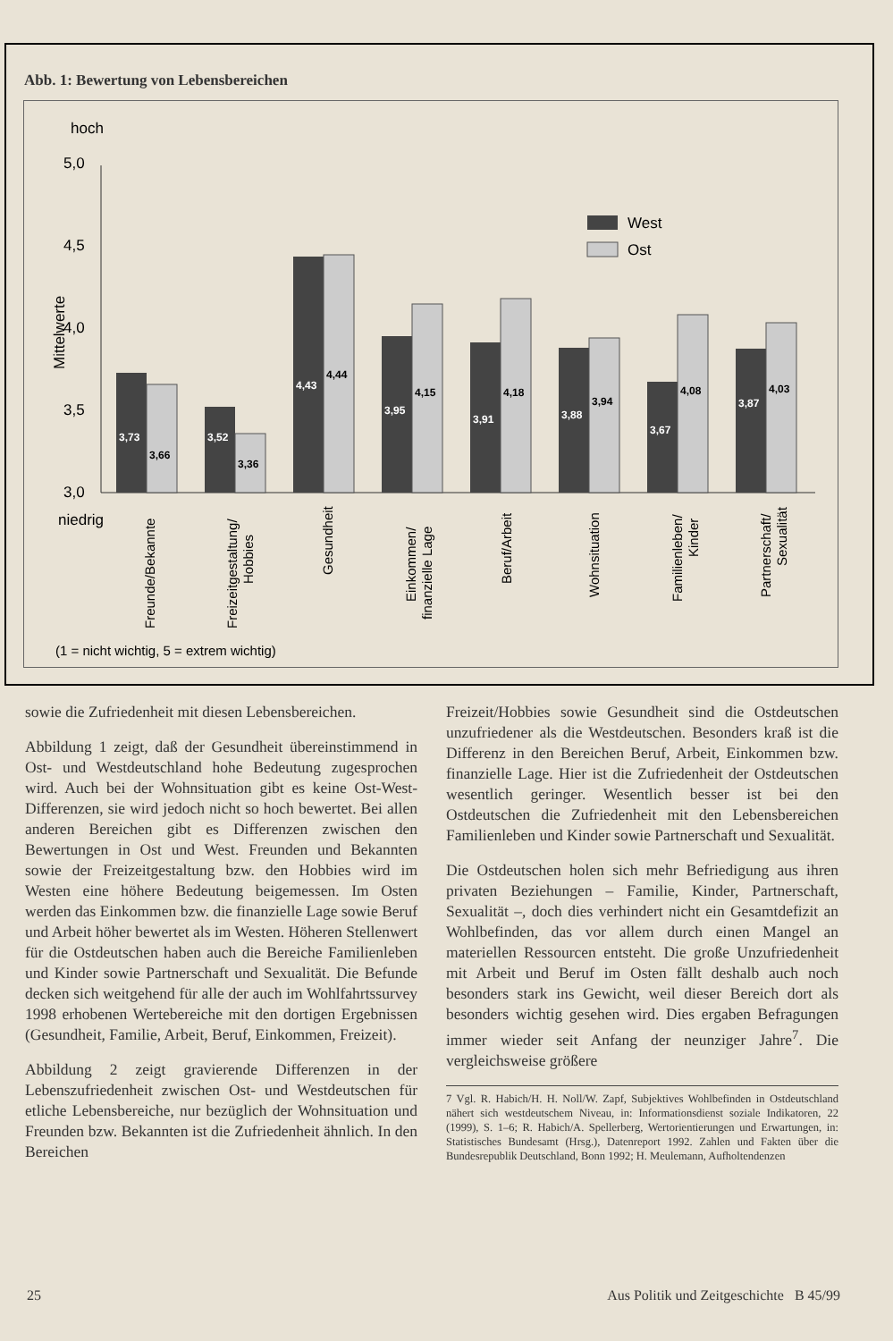Abb. 1: Bewertung von Lebensbereichen
hoch
niedrig
5,0
4,5
4,0
3,5
3,0
Mittelwerte
West
Ost
3,73
3,66
3,52
3,36
4,43
4,44
3,95
4,15
3,91
4,18
3,88
3,94
3,67
4,08
3,87
4,03
Freunde/Bekannte
Freizeitgestaltung/
Hobbies
Gesundheit
Einkommen/
finanzielle Lage
Beruf/Arbeit
Wohnsituation
Familienleben/
Kinder
Partnerschaft/
Sexualität
(1 = nicht wichtig, 5 = extrem wichtig)
sowie die Zufriedenheit mit diesen Lebensbereichen.
Abbildung 1 zeigt, daß der Gesundheit übereinstimmend in Ost- und Westdeutschland hohe Bedeutung zugesprochen wird. Auch bei der Wohnsituation gibt es keine Ost-West-Differenzen, sie wird jedoch nicht so hoch bewertet. Bei allen anderen Bereichen gibt es Differenzen zwischen den Bewertungen in Ost und West. Freunden und Bekannten sowie der Freizeitgestaltung bzw. den Hobbies wird im Westen eine höhere Bedeutung beigemessen. Im Osten werden das Einkommen bzw. die finanzielle Lage sowie Beruf und Arbeit höher bewertet als im Westen. Höheren Stellenwert für die Ostdeutschen haben auch die Bereiche Familienleben und Kinder sowie Partnerschaft und Sexualität. Die Befunde decken sich weitgehend für alle der auch im Wohlfahrtssurvey 1998 erhobenen Wertebereiche mit den dortigen Ergebnissen (Gesundheit, Familie, Arbeit, Beruf, Einkommen, Freizeit).
Abbildung 2 zeigt gravierende Differenzen in der Lebenszufriedenheit zwischen Ost- und Westdeutschen für etliche Lebensbereiche, nur bezüglich der Wohnsituation und Freunden bzw. Bekannten ist die Zufriedenheit ähnlich. In den Bereichen
Freizeit/Hobbies sowie Gesundheit sind die Ostdeutschen unzufriedener als die Westdeutschen. Besonders kraß ist die Differenz in den Bereichen Beruf, Arbeit, Einkommen bzw. finanzielle Lage. Hier ist die Zufriedenheit der Ostdeutschen wesentlich geringer. Wesentlich besser ist bei den Ostdeutschen die Zufriedenheit mit den Lebensbereichen Familienleben und Kinder sowie Partnerschaft und Sexualität.
Die Ostdeutschen holen sich mehr Befriedigung aus ihren privaten Beziehungen – Familie, Kinder, Partnerschaft, Sexualität –, doch dies verhindert nicht ein Gesamtdefizit an Wohlbefinden, das vor allem durch einen Mangel an materiellen Ressourcen entsteht. Die große Unzufriedenheit mit Arbeit und Beruf im Osten fällt deshalb auch noch besonders stark ins Gewicht, weil dieser Bereich dort als besonders wichtig gesehen wird. Dies ergaben Befragungen immer wieder seit Anfang der neunziger Jahre<sup>7</sup>. Die vergleichsweise größere
7 Vgl. R. Habich/H. H. Noll/W. Zapf, Subjektives Wohlbefinden in Ostdeutschland nähert sich westdeutschem Niveau, in: Informationsdienst soziale Indikatoren, 22 (1999), S. 1–6; R. Habich/A. Spellerberg, Wertorientierungen und Erwartungen, in: Statistisches Bundesamt (Hrsg.), Datenreport 1992. Zahlen und Fakten über die Bundesrepublik Deutschland, Bonn 1992; H. Meulemann, Aufholtendenzen
25 Aus Politik und Zeitgeschichte B 45/99